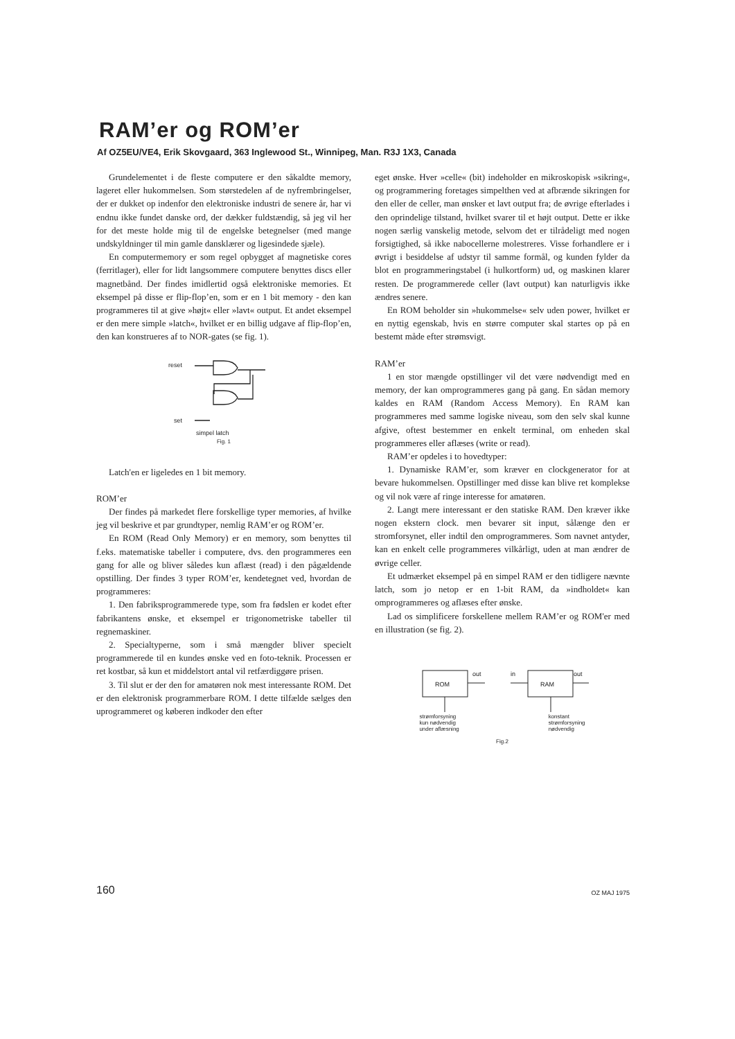RAM’er og ROM’er
Af OZ5EU/VE4, Erik Skovgaard, 363 Inglewood St., Winnipeg, Man. R3J 1X3, Canada
Grundelementet i de fleste computere er den såkaldte memory, lageret eller hukommelsen. Som størstedelen af de nyfrembringelser, der er dukket op indenfor den elektroniske industri de senere år, har vi endnu ikke fundet danske ord, der dækker fuldstændig, så jeg vil her for det meste holde mig til de engelske betegnelser (med mange undskyldninger til min gamle dansklærer og ligesindede sjæle).
En computermemory er som regel opbygget af magnetiske cores (ferritlager), eller for lidt langsommere computere benyttes discs eller magnetbånd. Der findes imidlertid også elektroniske memories. Et eksempel på disse er flip-flop’en, som er en 1 bit memory - den kan programmeres til at give »højt« eller »lavt« output. Et andet eksempel er den mere simple »latch«, hvilket er en billig udgave af flip-flop’en, den kan konstrueres af to NOR-gates (se fig. 1).
reset
set
simpel latch
Fig. 1
Latch'en er ligeledes en 1 bit memory.
ROM’er
Der findes på markedet flere forskellige typer memories, af hvilke jeg vil beskrive et par grundtyper, nemlig RAM’er og ROM’er.
En ROM (Read Only Memory) er en memory, som benyttes til f.eks. matematiske tabeller i computere, dvs. den programmeres een gang for alle og bliver således kun aflæst (read) i den pågældende opstilling. Der findes 3 typer ROM’er, kendetegnet ved, hvordan de programmeres:
1. Den fabriksprogrammerede type, som fra fødslen er kodet efter fabrikantens ønske, et eksempel er trigonometriske tabeller til regnemaskiner.
2. Specialtyperne, som i små mængder bliver specielt programmerede til en kundes ønske ved en foto-teknik. Processen er ret kostbar, så kun et middelstort antal vil retfærdiggøre prisen.
3. Til slut er der den for amatøren nok mest interessante ROM. Det er den elektronisk programmerbare ROM. I dette tilfælde sælges den uprogrammeret og køberen indkoder den efter
eget ønske. Hver »celle« (bit) indeholder en mikroskopisk »sikring«, og programmering foretages simpelthen ved at afbrænde sikringen for den eller de celler, man ønsker et lavt output fra; de øvrige efterlades i den oprindelige tilstand, hvilket svarer til et højt output. Dette er ikke nogen særlig vanskelig metode, selvom det er tilrådeligt med nogen forsigtighed, så ikke nabocellerne molestreres. Visse forhandlere er i øvrigt i besiddelse af udstyr til samme formål, og kunden fylder da blot en programmeringstabel (i hulkortform) ud, og maskinen klarer resten. De programmerede celler (lavt output) kan naturligvis ikke ændres senere.
En ROM beholder sin »hukommelse« selv uden power, hvilket er en nyttig egenskab, hvis en større computer skal startes op på en bestemt måde efter strømsvigt.
RAM’er
1 en stor mængde opstillinger vil det være nødvendigt med en memory, der kan omprogrammeres gang på gang. En sådan memory kaldes en RAM (Random Access Memory). En RAM kan programmeres med samme logiske niveau, som den selv skal kunne afgive, oftest bestemmer en enkelt terminal, om enheden skal programmeres eller aflæses (write or read).
RAM’er opdeles i to hovedtyper:
1. Dynamiske RAM’er, som kræver en clockgenerator for at bevare hukommelsen. Opstillinger med disse kan blive ret komplekse og vil nok være af ringe interesse for amatøren.
2. Langt mere interessant er den statiske RAM. Den kræver ikke nogen ekstern clock. men bevarer sit input, sålænge den er stromforsynet, eller indtil den omprogrammeres. Som navnet antyder, kan en enkelt celle programmeres vilkårligt, uden at man ændrer de øvrige celler.
Et udmærket eksempel på en simpel RAM er den tidligere nævnte latch, som jo netop er en 1-bit RAM, da »indholdet« kan omprogrammeres og aflæses efter ønske.
Lad os simplificere forskellene mellem RAM’er og ROM'er med en illustration (se fig. 2).
ROM
out
in
RAM
out
strømforsyning
kun nødvendig
under aflæsning
konstant
strømforsyning
nødvendig
Fig.2
160 OZ MAJ 1975